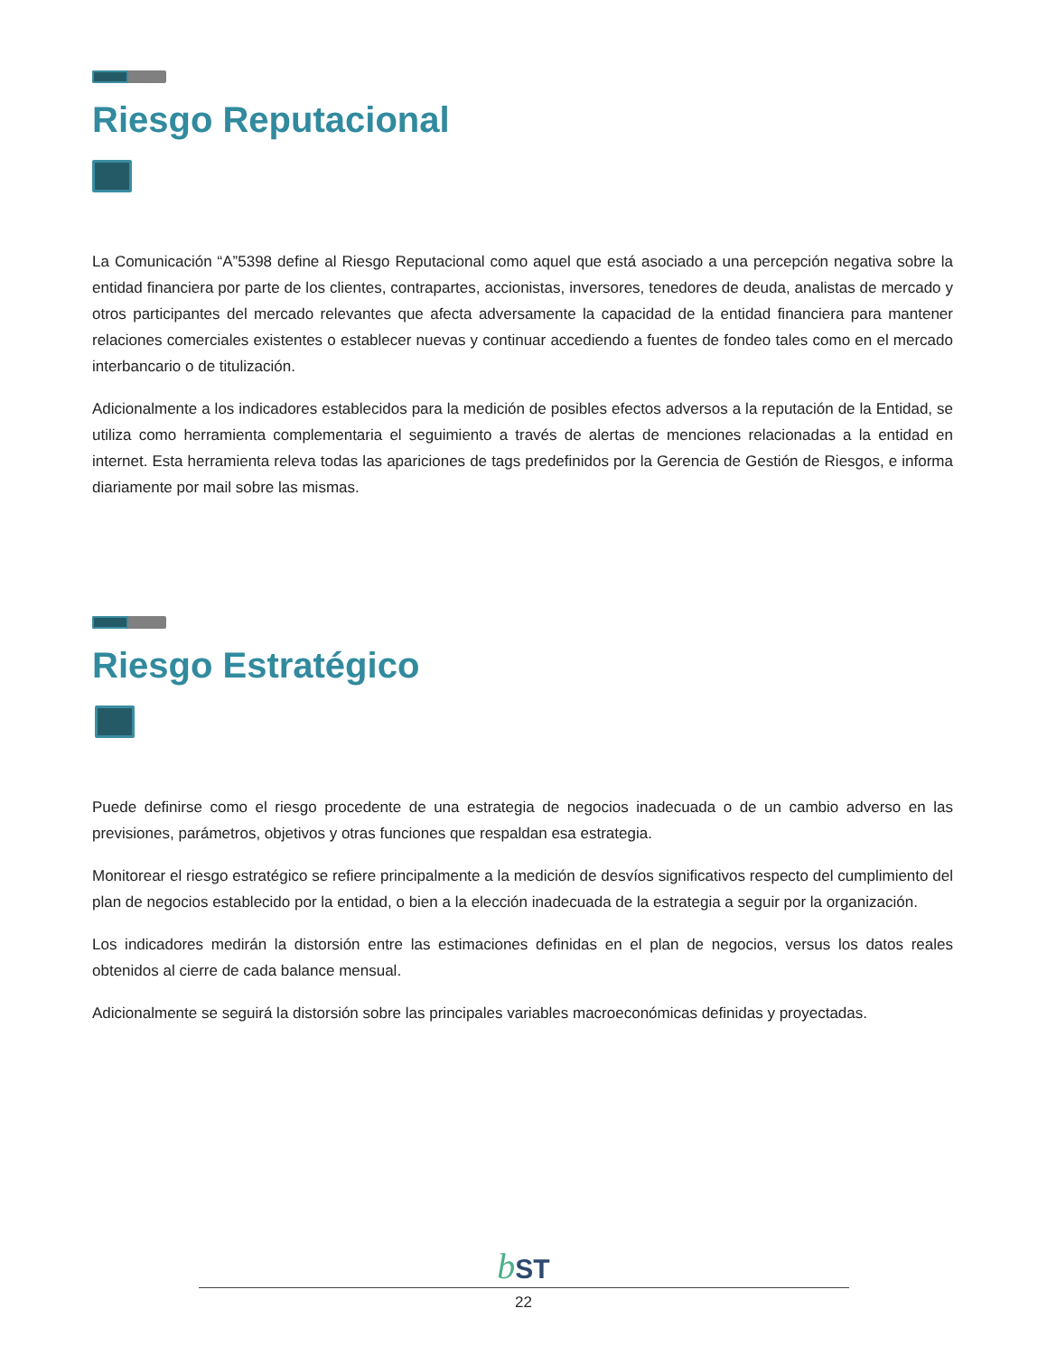Riesgo Reputacional
La Comunicación “A”5398 define al Riesgo Reputacional como aquel que está asociado a una percepción negativa sobre la entidad financiera por parte de los clientes, contrapartes, accionistas, inversores, tenedores de deuda, analistas de mercado y otros participantes del mercado relevantes que afecta adversamente la capacidad de la entidad financiera para mantener relaciones comerciales existentes o establecer nuevas y continuar accediendo a fuentes de fondeo tales como en el mercado interbancario o de titulización.
Adicionalmente a los indicadores establecidos para la medición de posibles efectos adversos a la reputación de la Entidad, se utiliza como herramienta complementaria el seguimiento a través de alertas de menciones relacionadas a la entidad en internet. Esta herramienta releva todas las apariciones de tags predefinidos por la Gerencia de Gestión de Riesgos, e informa diariamente por mail sobre las mismas.
Riesgo Estratégico
Puede definirse como el riesgo procedente de una estrategia de negocios inadecuada o de un cambio adverso en las previsiones, parámetros, objetivos y otras funciones que respaldan esa estrategia.
Monitorear el riesgo estratégico se refiere principalmente a la medición de desvíos significativos respecto del cumplimiento del plan de negocios establecido por la entidad, o bien a la elección inadecuada de la estrategia a seguir por la organización.
Los indicadores medirán la distorsión entre las estimaciones definidas en el plan de negocios, versus los datos reales obtenidos al cierre de cada balance mensual.
Adicionalmente se seguirá la distorsión sobre las principales variables macroeconómicas definidas y proyectadas.
b ST
22